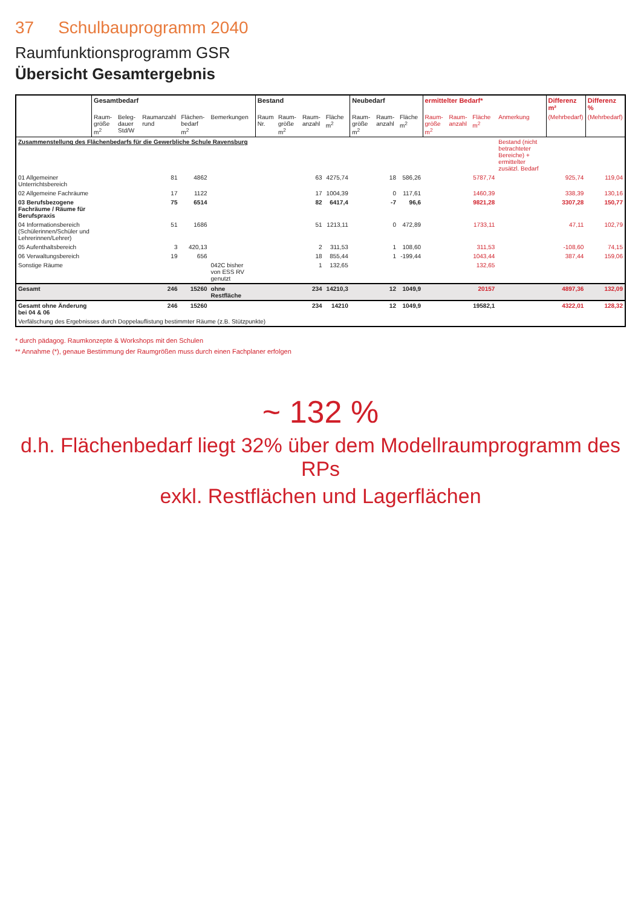37 Schulbauprogramm 2040
Raumfunktionsprogramm GSR
Übersicht Gesamtergebnis
| | Gesamtbedarf | | | | | Bestand | | | | Neubedarf | | | ermittelter Bedarf* | | | | Differenz m² | Differenz % |
| --- | --- | --- | --- | --- | --- | --- | --- | --- | --- | --- | --- | --- | --- | --- | --- | --- | --- | --- |
| | Raum-größe m<sup>2</sup> | Beleg-dauer Std/W | Raumanzahl rund | Flächen-bedarf m<sup>2</sup> | Bemerkungen | Raum Nr. | Raum-größe m<sup>2</sup> | Raum-anzahl | Fläche m<sup>2</sup> | Raum-größe m<sup>2</sup> | Raum-anzahl | Fläche m<sup>2</sup> | Raum-größe m<sup>2</sup> | Raum-anzahl | Fläche m<sup>2</sup> | Anmerkung | (Mehrbedarf) | (Mehrbedarf) |
| Zusammenstellung des Flächenbedarfs für die Gewerbliche Schule Ravensburg | | | | | | | | | | | | | | | | Bestand (nicht betrachteter Bereiche) + ermittelter zusätzl. Bedarf | | |
| 01 Allgemeiner Unterrichtsbereich | | | 81 | 4862 | | | | 63 | 4275,74 | | 18 | 586,26 | | | 5787,74 | | 925,74 | 119,04 |
| 02 Allgemeine Fachräume | | | 17 | 1122 | | | | 17 | 1004,39 | | 0 | 117,61 | | | 1460,39 | | 338,39 | 130,16 |
| 03 Berufsbezogene Fachräume / Räume für Berufspraxis | | | 75 | 6514 | | | | 82 | 6417,4 | | -7 | 96,6 | | | 9821,28 | | 3307,28 | 150,77 |
| 04 Informationsbereich (Schülerinnen/Schüler und Lehrerinnen/Lehrer) | | | 51 | 1686 | | | | 51 | 1213,11 | | 0 | 472,89 | | | 1733,11 | | 47,11 | 102,79 |
| 05 Aufenthaltsbereich | | | 3 | 420,13 | | | | 2 | 311,53 | | 1 | 108,60 | | | 311,53 | | -108,60 | 74,15 |
| 06 Verwaltungsbereich | | | 19 | 656 | | | | 18 | 855,44 | | 1 | -199,44 | | | 1043,44 | | 387,44 | 159,06 |
| Sonstige Räume | | | | | 042C bisher von ESS RV genutzt | | | 1 | 132,65 | | | | | | 132,65 | | | |
| Gesamt | | | 246 | 15260 | ohne Restfläche | | | 234 | 14210,3 | | 12 | 1049,9 | | | 20157 | | 4897,36 | 132,09 |
| Gesamt ohne Änderung bei 04 & 06 | | | 246 | 15260 | | | | 234 | 14210 | | 12 | 1049,9 | | | 19582,1 | | 4322,01 | 128,32 |
| Verfälschung des Ergebnisses durch Doppelauflistung bestimmter Räume (z.B. Stützpunkte) | | | | | | | | | | | | | | | | | | |
* durch pädagog. Raumkonzepte & Workshops mit den Schulen
** Annahme (*), genaue Bestimmung der Raumgrößen muss durch einen Fachplaner erfolgen
~ 132 %
d.h. Flächenbedarf liegt 32% über dem Modellraumprogramm des RPs
exkl. Restflächen und Lagerflächen